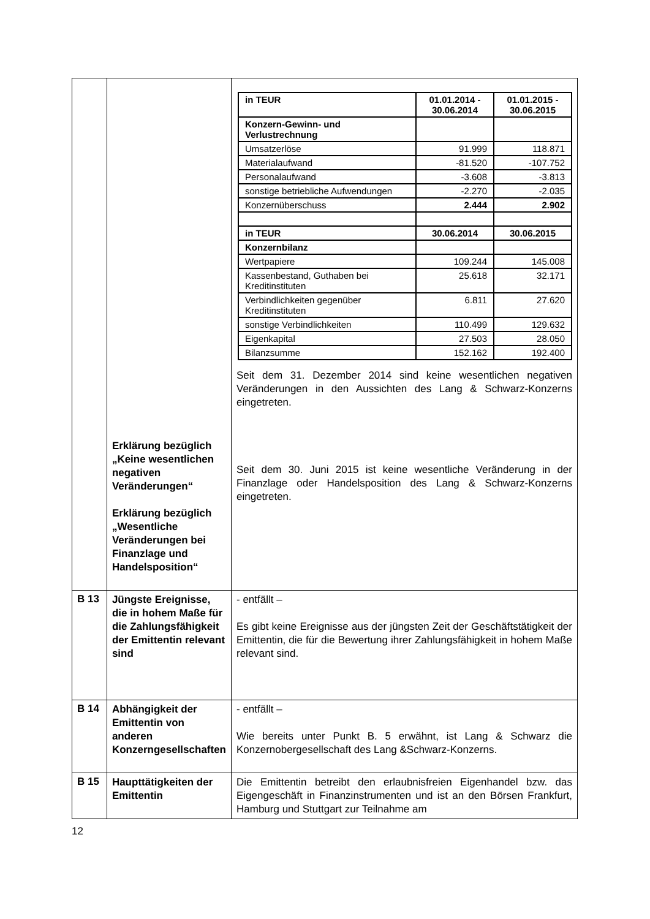| | Erklärung bezüglich „Keine wesentlichen negativen Veränderungen“ Erklärung bezüglich „Wesentliche Veränderungen bei Finanzlage und Handelsposition“ | / in TEUR / 01.01.2014 - 30.06.2014 / 01.01.2015 - 30.06.2015 / / --- / --- / --- / / Konzern-Gewinn- und Verlustrechnung / / / / Umsatzerlöse / 91.999 / 118.871 / / Materialaufwand / -81.520 / -107.752 / / Personalaufwand / -3.608 / -3.813 / / sonstige betriebliche Aufwendungen / -2.270 / -2.035 / / Konzernüberschuss / 2.444 / 2.902 / / in TEUR / 30.06.2014 / 30.06.2015 / / Konzernbilanz / / / / Wertpapiere / 109.244 / 145.008 / / Kassenbestand, Guthaben bei Kreditinstituten / 25.618 / 32.171 / / Verbindlichkeiten gegenüber Kreditinstituten / 6.811 / 27.620 / / sonstige Verbindlichkeiten / 110.499 / 129.632 / / Eigenkapital / 27.503 / 28.050 / / Bilanzsumme / 152.162 / 192.400 / Seit dem 31. Dezember 2014 sind keine wesentlichen negativen Veränderungen in den Aussichten des Lang & Schwarz-Konzerns eingetreten. Seit dem 30. Juni 2015 ist keine wesentliche Veränderung in der Finanzlage oder Handelsposition des Lang & Schwarz-Konzerns eingetreten. |
| B 13 | Jüngste Ereignisse, die in hohem Maße für die Zahlungsfähigkeit der Emittentin relevant sind | - entfällt – Es gibt keine Ereignisse aus der jüngsten Zeit der Geschäftstätigkeit der Emittentin, die für die Bewertung ihrer Zahlungsfähigkeit in hohem Maße relevant sind. |
| B 14 | Abhängigkeit der Emittentin von anderen Konzerngesellschaften | - entfällt – Wie bereits unter Punkt B. 5 erwähnt, ist Lang & Schwarz die Konzernobergesellschaft des Lang &Schwarz-Konzerns. |
| B 15 | Haupttätigkeiten der Emittentin | Die Emittentin betreibt den erlaubnisfreien Eigenhandel bzw. das Eigengeschäft in Finanzinstrumenten und ist an den Börsen Frankfurt, Hamburg und Stuttgart zur Teilnahme am |
12